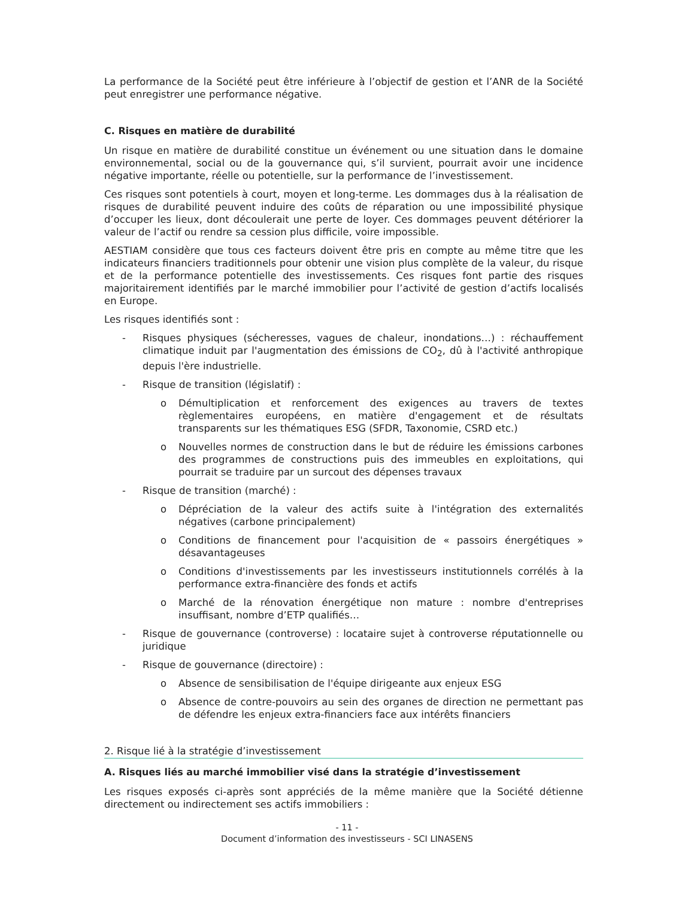La performance de la Société peut être inférieure à l’objectif de gestion et l’ANR de la Société peut enregistrer une performance négative.
C. Risques en matière de durabilité
Un risque en matière de durabilité constitue un événement ou une situation dans le domaine environnemental, social ou de la gouvernance qui, s’il survient, pourrait avoir une incidence négative importante, réelle ou potentielle, sur la performance de l’investissement.
Ces risques sont potentiels à court, moyen et long-terme. Les dommages dus à la réalisation de risques de durabilité peuvent induire des coûts de réparation ou une impossibilité physique d’occuper les lieux, dont découlerait une perte de loyer. Ces dommages peuvent détériorer la valeur de l’actif ou rendre sa cession plus difficile, voire impossible.
AESTIAM considère que tous ces facteurs doivent être pris en compte au même titre que les indicateurs financiers traditionnels pour obtenir une vision plus complète de la valeur, du risque et de la performance potentielle des investissements. Ces risques font partie des risques majoritairement identifiés par le marché immobilier pour l’activité de gestion d’actifs localisés en Europe.
Les risques identifiés sont :
- Risques physiques (sécheresses, vagues de chaleur, inondations…) : réchauffement climatique induit par l'augmentation des émissions de CO<sub>2</sub>, dû à l'activité anthropique depuis l'ère industrielle.
- Risque de transition (législatif) :
o Démultiplication et renforcement des exigences au travers de textes règlementaires européens, en matière d'engagement et de résultats transparents sur les thématiques ESG (SFDR, Taxonomie, CSRD etc.)
o Nouvelles normes de construction dans le but de réduire les émissions carbones des programmes de constructions puis des immeubles en exploitations, qui pourrait se traduire par un surcout des dépenses travaux
- Risque de transition (marché) :
o Dépréciation de la valeur des actifs suite à l'intégration des externalités négatives (carbone principalement)
o Conditions de financement pour l'acquisition de « passoirs énergétiques » désavantageuses
o Conditions d'investissements par les investisseurs institutionnels corrélés à la performance extra-financière des fonds et actifs
o Marché de la rénovation énergétique non mature : nombre d'entreprises insuffisant, nombre d’ETP qualifiés…
- Risque de gouvernance (controverse) : locataire sujet à controverse réputationnelle ou juridique
- Risque de gouvernance (directoire) :
o Absence de sensibilisation de l'équipe dirigeante aux enjeux ESG
o Absence de contre-pouvoirs au sein des organes de direction ne permettant pas de défendre les enjeux extra-financiers face aux intérêts financiers
2. Risque lié à la stratégie d’investissement
A. Risques liés au marché immobilier visé dans la stratégie d’investissement
Les risques exposés ci-après sont appréciés de la même manière que la Société détienne directement ou indirectement ses actifs immobiliers :
- 11 -
Document d’information des investisseurs - SCI LINASENS